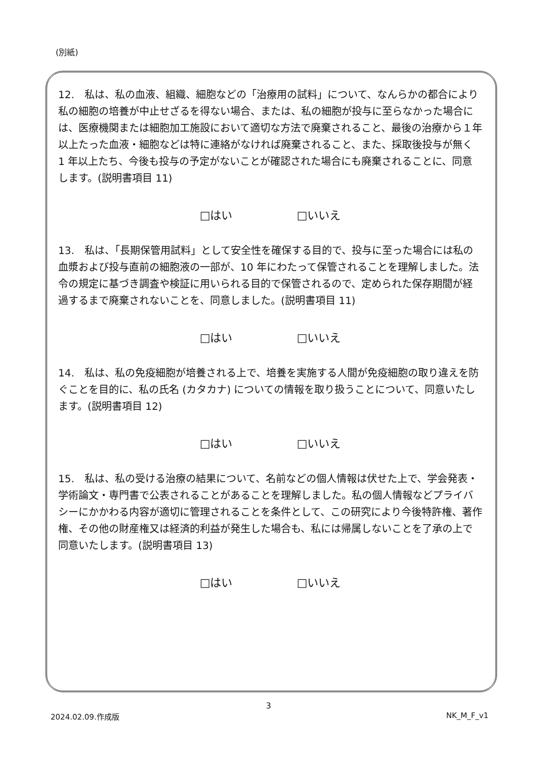(別紙)
12.　私は、私の血液、組織、細胞などの「治療用の試料」について、なんらかの都合により私の細胞の培養が中止せざるを得ない場合、または、私の細胞が投与に至らなかった場合には、医療機関または細胞加工施設において適切な方法で廃棄されること、最後の治療から１年以上たった血液・細胞などは特に連絡がなければ廃棄されること、また、採取後投与が無く 1 年以上たち、今後も投与の予定がないことが確認された場合にも廃棄されることに、同意します。(説明書項目 11)
□はい □いいえ
13.　私は、「長期保管用試料」として安全性を確保する目的で、投与に至った場合には私の血漿および投与直前の細胞液の一部が、10 年にわたって保管されることを理解しました。法令の規定に基づき調査や検証に用いられる目的で保管されるので、定められた保存期間が経過するまで廃棄されないことを、同意しました。(説明書項目 11)
□はい □いいえ
14.　私は、私の免疫細胞が培養される上で、培養を実施する人間が免疫細胞の取り違えを防ぐことを目的に、私の氏名 (カタカナ) についての情報を取り扱うことについて、同意いたします。(説明書項目 12)
□はい □いいえ
15.　私は、私の受ける治療の結果について、名前などの個人情報は伏せた上で、学会発表・学術論文・専門書で公表されることがあることを理解しました。私の個人情報などプライバシーにかかわる内容が適切に管理されることを条件として、この研究により今後特許権、著作権、その他の財産権又は経済的利益が発生した場合も、私には帰属しないことを了承の上で同意いたします。(説明書項目 13)
□はい □いいえ
3
2024.02.09.作成版 NK_M_F_v1